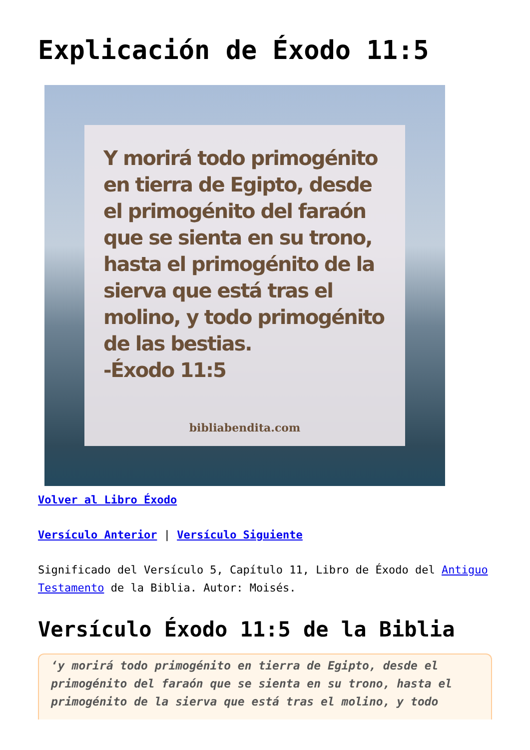Explicación de Éxodo 11:5
Y morirá todo primogénito en tierra de Egipto, desde el primogénito del faraón que se sienta en su trono, hasta el primogénito de la sierva que está tras el molino, y todo primogénito de las bestias.
-Éxodo 11:5
bibliabendita.com
Volver al Libro Éxodo
Versículo Anterior | Versículo Siguiente
Significado del Versículo 5, Capítulo 11, Libro de Éxodo del Antiguo Testamento de la Biblia. Autor: Moisés.
Versículo Éxodo 11:5 de la Biblia
‘y morirá todo primogénito en tierra de Egipto, desde el primogénito del faraón que se sienta en su trono, hasta el primogénito de la sierva que está tras el molino, y todo